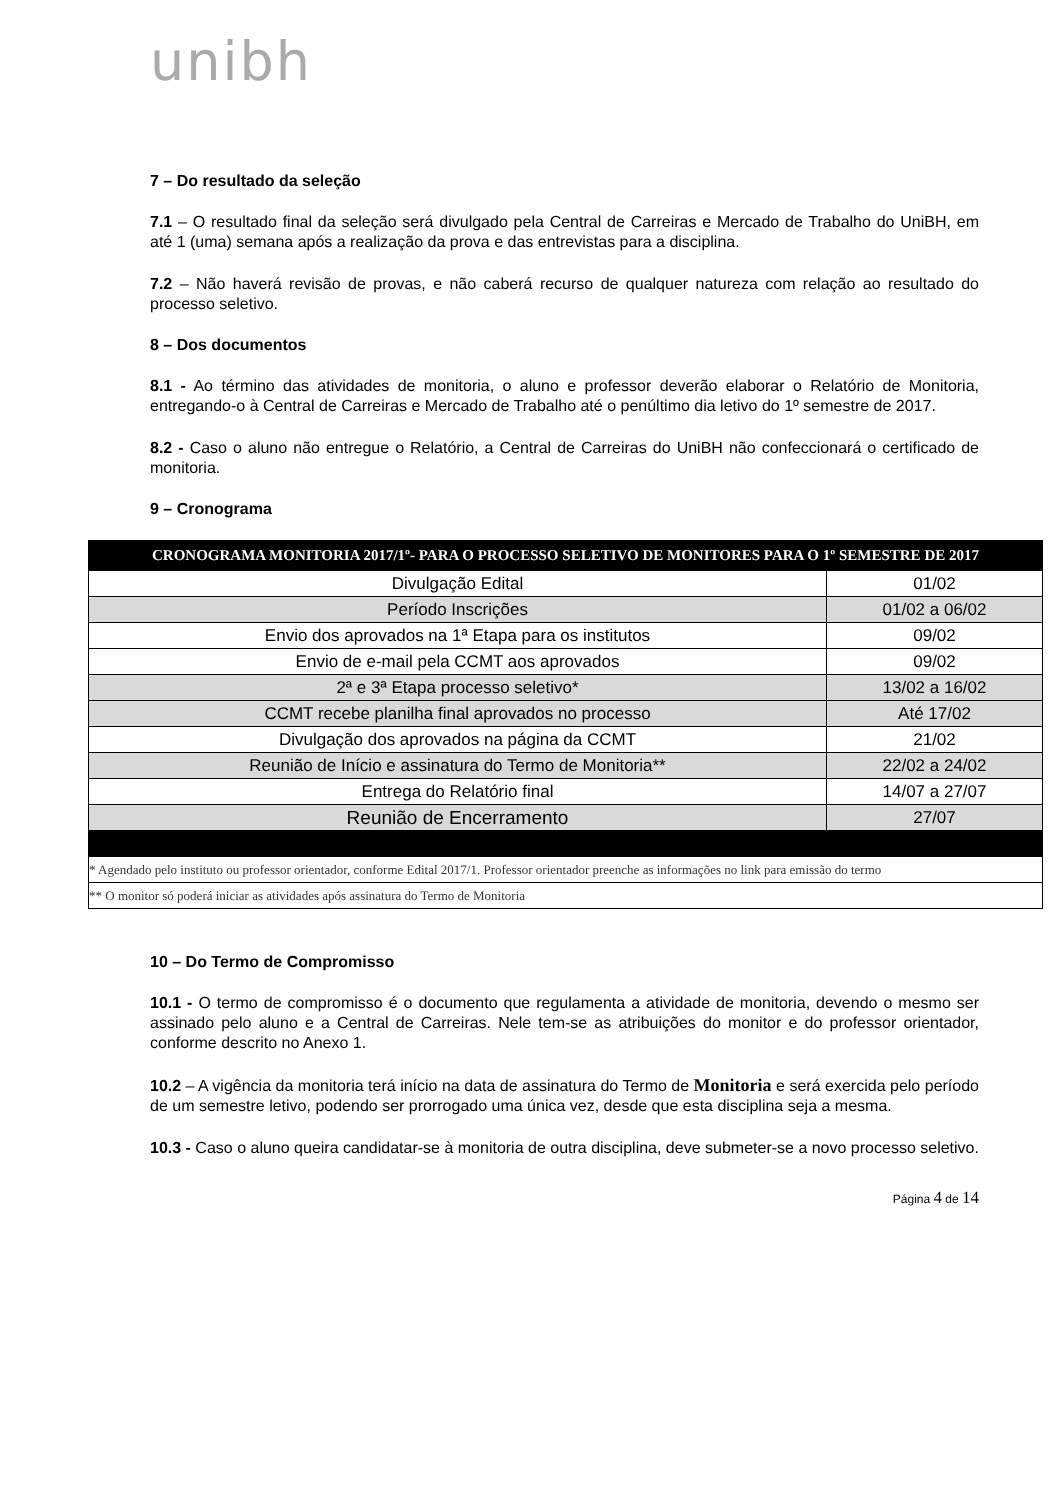unibh
7 – Do resultado da seleção
7.1 – O resultado final da seleção será divulgado pela Central de Carreiras e Mercado de Trabalho do UniBH, em até 1 (uma) semana após a realização da prova e das entrevistas para a disciplina.
7.2 – Não haverá revisão de provas, e não caberá recurso de qualquer natureza com relação ao resultado do processo seletivo.
8 – Dos documentos
8.1 - Ao término das atividades de monitoria, o aluno e professor deverão elaborar o Relatório de Monitoria, entregando-o à Central de Carreiras e Mercado de Trabalho até o penúltimo dia letivo do 1º semestre de 2017.
8.2 - Caso o aluno não entregue o Relatório, a Central de Carreiras do UniBH não confeccionará o certificado de monitoria.
9 – Cronograma
| CRONOGRAMA MONITORIA 2017/1º- PARA O PROCESSO SELETIVO DE MONITORES PARA O 1º SEMESTRE DE 2017 | |
| --- | --- |
| Divulgação Edital | 01/02 |
| Período Inscrições | 01/02 a 06/02 |
| Envio dos aprovados na 1ª Etapa para os institutos | 09/02 |
| Envio de e-mail pela CCMT aos aprovados | 09/02 |
| 2ª e 3ª Etapa processo seletivo* | 13/02 a 16/02 |
| CCMT recebe planilha final aprovados no processo | Até 17/02 |
| Divulgação dos aprovados na página da CCMT | 21/02 |
| Reunião de Início e assinatura do Termo de Monitoria** | 22/02 a 24/02 |
| Entrega do Relatório final | 14/07 a 27/07 |
| Reunião de Encerramento | 27/07 |
| * Agendado pelo instituto ou professor orientador, conforme Edital 2017/1. Professor orientador preenche as informações no link para emissão do termo | |
| ** O monitor só poderá iniciar as atividades após assinatura do Termo de Monitoria | |
10 – Do Termo de Compromisso
10.1 - O termo de compromisso é o documento que regulamenta a atividade de monitoria, devendo o mesmo ser assinado pelo aluno e a Central de Carreiras. Nele tem-se as atribuições do monitor e do professor orientador, conforme descrito no Anexo 1.
10.2 – A vigência da monitoria terá início na data de assinatura do Termo de Monitoria e será exercida pelo período de um semestre letivo, podendo ser prorrogado uma única vez, desde que esta disciplina seja a mesma.
10.3 - Caso o aluno queira candidatar-se à monitoria de outra disciplina, deve submeter-se a novo processo seletivo.
Página 4 de 14